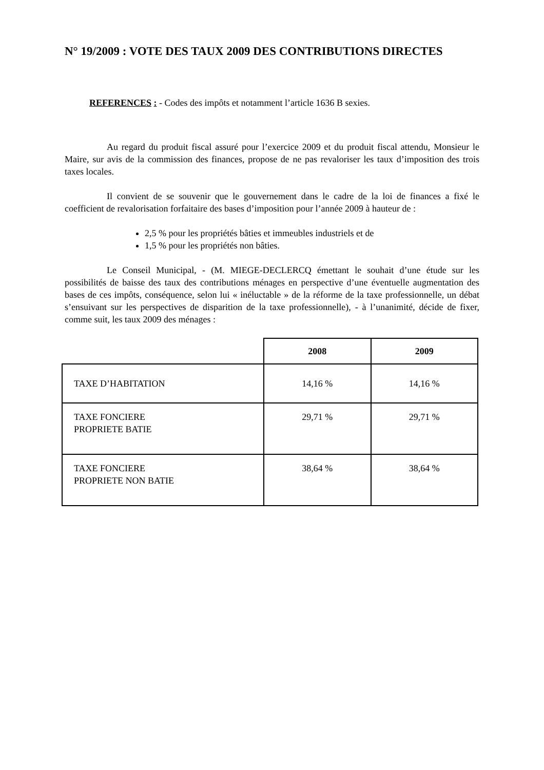N° 19/2009 : VOTE DES TAUX 2009 DES CONTRIBUTIONS DIRECTES
REFERENCES : - Codes des impôts et notamment l’article 1636 B sexies.
Au regard du produit fiscal assuré pour l’exercice 2009 et du produit fiscal attendu, Monsieur le Maire, sur avis de la commission des finances, propose de ne pas revaloriser les taux d’imposition des trois taxes locales.
Il convient de se souvenir que le gouvernement dans le cadre de la loi de finances a fixé le coefficient de revalorisation forfaitaire des bases d’imposition pour l’année 2009 à hauteur de :
2,5 % pour les propriétés bâties et immeubles industriels et de
1,5 % pour les propriétés non bâties.
Le Conseil Municipal, - (M. MIEGE-DECLERCQ émettant le souhait d’une étude sur les possibilités de baisse des taux des contributions ménages en perspective d’une éventuelle augmentation des bases de ces impôts, conséquence, selon lui « inéluctable » de la réforme de la taxe professionnelle, un débat s’ensuivant sur les perspectives de disparition de la taxe professionnelle), - à l’unanimité, décide de fixer, comme suit, les taux 2009 des ménages :
| | 2008 | 2009 |
| --- | --- | --- |
| TAXE D’HABITATION | 14,16 % | 14,16 % |
| TAXE FONCIERE PROPRIETE BATIE | 29,71 % | 29,71 % |
| TAXE FONCIERE PROPRIETE NON BATIE | 38,64 % | 38,64 % |